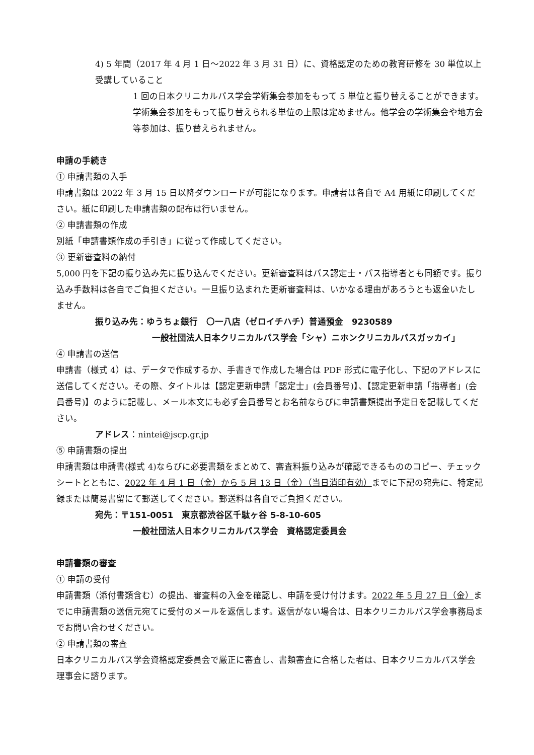4) 5 年間（2017 年 4 月 1 日～2022 年 3 月 31 日）に、資格認定のための教育研修を 30 単位以上受講していること
1 回の日本クリニカルパス学会学術集会参加をもって 5 単位と振り替えることができます。学術集会参加をもって振り替えられる単位の上限は定めません。他学会の学術集会や地方会等参加は、振り替えられません。
申請の手続き
① 申請書類の入手
申請書類は 2022 年 3 月 15 日以降ダウンロードが可能になります。申請者は各自で A4 用紙に印刷してください。紙に印刷した申請書類の配布は行いません。
② 申請書類の作成
別紙「申請書類作成の手引き」に従って作成してください。
③ 更新審査料の納付
5,000 円を下記の振り込み先に振り込んでください。更新審査料はパス認定士・パス指導者とも同額です。振り込み手数料は各自でご負担ください。一旦振り込まれた更新審査料は、いかなる理由があろうとも返金いたしません。
振り込み先：ゆうちょ銀行　〇一八店（ゼロイチハチ）普通預金　9230589
一般社団法人日本クリニカルパス学会「シャ）ニホンクリニカルパスガッカイ」
④ 申請書の送信
申請書（様式 4）は、データで作成するか、手書きで作成した場合は PDF 形式に電子化し、下記のアドレスに送信してください。その際、タイトルは【認定更新申請「認定士」(会員番号)】、【認定更新申請「指導者」(会員番号)】のように記載し、メール本文にも必ず会員番号とお名前ならびに申請書類提出予定日を記載してください。
アドレス：nintei@jscp.gr.jp
⑤ 申請書類の提出
申請書類は申請書(様式 4)ならびに必要書類をまとめて、審査料振り込みが確認できるもののコピー、チェックシートとともに、2022 年 4 月 1 日（金）から 5 月 13 日（金）（当日消印有効）までに下記の宛先に、特定記録または簡易書留にて郵送してください。郵送料は各自でご負担ください。
宛先：〒151-0051　東京都渋谷区千駄ヶ谷 5-8-10-605
一般社団法人日本クリニカルパス学会　資格認定委員会
申請書類の審査
① 申請の受付
申請書類（添付書類含む）の提出、審査料の入金を確認し、申請を受け付けます。2022 年 5 月 27 日（金）までに申請書類の送信元宛てに受付のメールを返信します。返信がない場合は、日本クリニカルパス学会事務局までお問い合わせください。
② 申請書類の審査
日本クリニカルパス学会資格認定委員会で厳正に審査し、書類審査に合格した者は、日本クリニカルパス学会理事会に諮ります。